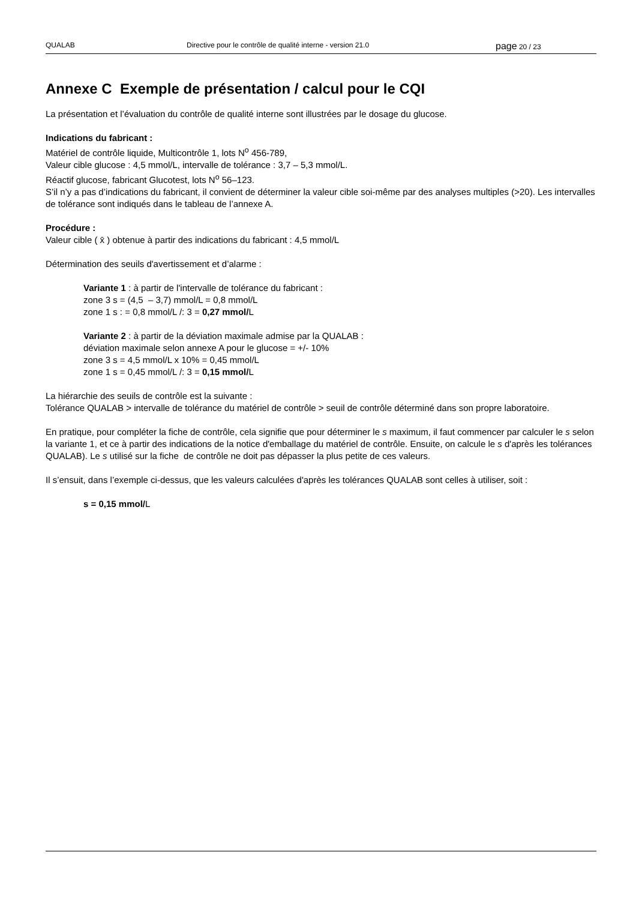QUALAB Directive pour le contrôle de qualité interne - version 21.0 page 20 / 23
Annexe C Exemple de présentation / calcul pour le CQI
La présentation et l’évaluation du contrôle de qualité interne sont illustrées par le dosage du glucose.
Indications du fabricant :
Matériel de contrôle liquide, Multicontrôle 1, lots N<sup>o</sup> 456-789,
Valeur cible glucose : 4,5 mmol/L, intervalle de tolérance : 3,7 – 5,3 mmol/L.
Réactif glucose, fabricant Glucotest, lots N<sup>o</sup> 56–123.
S’il n’y a pas d’indications du fabricant, il convient de déterminer la valeur cible soi-même par des analyses multiples (>20). Les intervalles de tolérance sont indiqués dans le tableau de l’annexe A.
Procédure :
Valeur cible ( x̄ ) obtenue à partir des indications du fabricant : 4,5 mmol/L
Détermination des seuils d'avertissement et d’alarme :
Variante 1 : à partir de l'intervalle de tolérance du fabricant :
zone 3 s = (4,5 – 3,7) mmol/L = 0,8 mmol/L
zone 1 s : = 0,8 mmol/L /: 3 = 0,27 mmol/L
Variante 2 : à partir de la déviation maximale admise par la QUALAB :
déviation maximale selon annexe A pour le glucose = +/- 10%
zone 3 s = 4,5 mmol/L x 10% = 0,45 mmol/L
zone 1 s = 0,45 mmol/L /: 3 = 0,15 mmol/L
La hiérarchie des seuils de contrôle est la suivante :
Tolérance QUALAB > intervalle de tolérance du matériel de contrôle > seuil de contrôle déterminé dans son propre laboratoire.
En pratique, pour compléter la fiche de contrôle, cela signifie que pour déterminer le s maximum, il faut commencer par calculer le s selon la variante 1, et ce à partir des indications de la notice d'emballage du matériel de contrôle. Ensuite, on calcule le s d'après les tolérances QUALAB). Le s utilisé sur la fiche de contrôle ne doit pas dépasser la plus petite de ces valeurs.
Il s’ensuit, dans l’exemple ci-dessus, que les valeurs calculées d'après les tolérances QUALAB sont celles à utiliser, soit :
s = 0,15 mmol/L